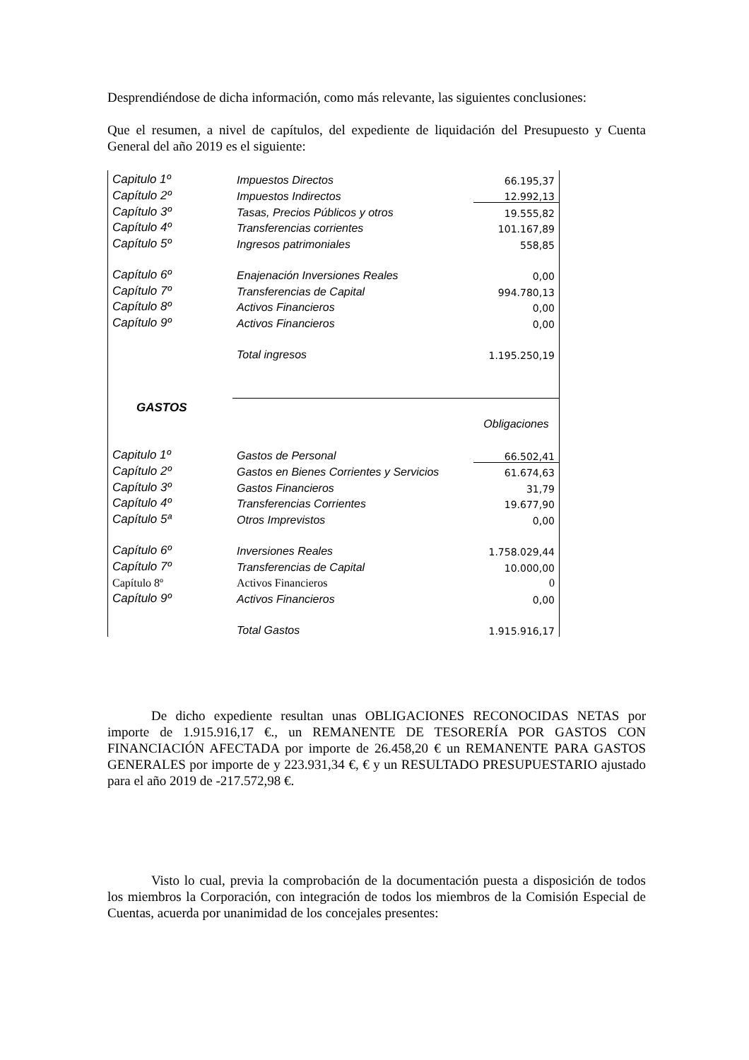Desprendiéndose de dicha información, como más relevante, las siguientes conclusiones:
Que el resumen, a nivel de capítulos, del expediente de liquidación del Presupuesto y Cuenta General del año 2019 es el siguiente:
| Capitulo 1º | Impuestos Directos | 66.195,37 |
| Capítulo 2º | Impuestos Indirectos | 12.992,13 |
| Capítulo 3º | Tasas, Precios Públicos y otros | 19.555,82 |
| Capítulo 4º | Transferencias corrientes | 101.167,89 |
| Capítulo 5º | Ingresos patrimoniales | 558,85 |
| Capítulo 6º | Enajenación Inversiones Reales | 0,00 |
| Capítulo 7º | Transferencias de Capital | 994.780,13 |
| Capítulo 8º | Activos Financieros | 0,00 |
| Capítulo 9º | Activos Financieros | 0,00 |
| | Total ingresos | 1.195.250,19 |
| GASTOS | | |
| | | Obligaciones |
| Capitulo 1º | Gastos de Personal | 66.502,41 |
| Capítulo 2º | Gastos en Bienes Corrientes y Servicios | 61.674,63 |
| Capítulo 3º | Gastos Financieros | 31,79 |
| Capítulo 4º | Transferencias Corrientes | 19.677,90 |
| Capítulo 5ª | Otros Imprevistos | 0,00 |
| Capítulo 6º | Inversiones Reales | 1.758.029,44 |
| Capítulo 7º | Transferencias de Capital | 10.000,00 |
| Capítulo 8º | Activos Financieros | 0 |
| Capítulo 9º | Activos Financieros | 0,00 |
| | Total Gastos | 1.915.916,17 |
De dicho expediente resultan unas OBLIGACIONES RECONOCIDAS NETAS por importe de 1.915.916,17 €., un REMANENTE DE TESORERÍA POR GASTOS CON FINANCIACIÓN AFECTADA por importe de 26.458,20 € un REMANENTE PARA GASTOS GENERALES por importe de y 223.931,34 €, € y un RESULTADO PRESUPUESTARIO ajustado para el año 2019 de -217.572,98 €.
Visto lo cual, previa la comprobación de la documentación puesta a disposición de todos los miembros la Corporación, con integración de todos los miembros de la Comisión Especial de Cuentas, acuerda por unanimidad de los concejales presentes: